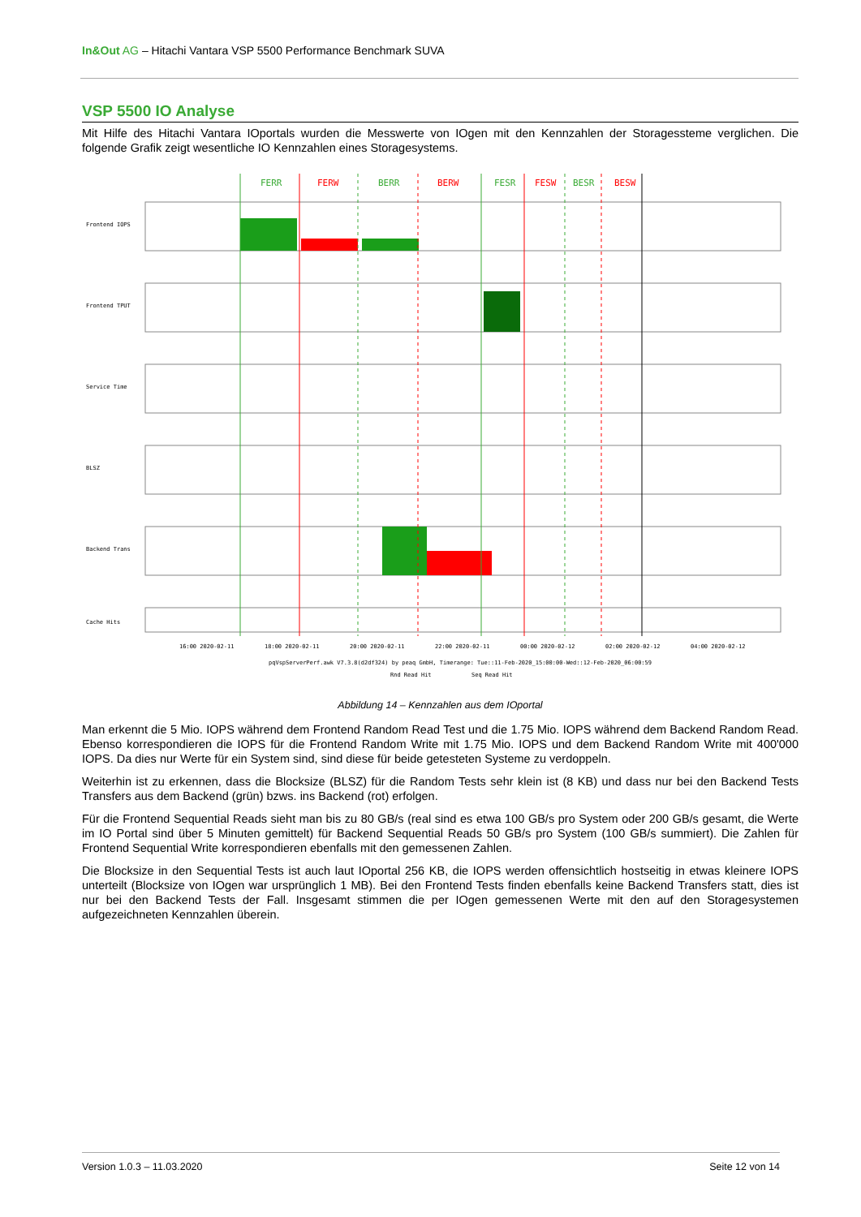In&Out AG – Hitachi Vantara VSP 5500 Performance Benchmark SUVA
VSP 5500 IO Analyse
Mit Hilfe des Hitachi Vantara IOportals wurden die Messwerte von IOgen mit den Kennzahlen der Storagessteme verglichen. Die folgende Grafik zeigt wesentliche IO Kennzahlen eines Storagesystems.
FERR
FERW
BERR
BERW
FESR
FESW
BESR
BESW
Frontend IOPS
Frontend TPUT
Service Time
BLSZ
Backend Trans
Cache Hits
16:00 2020-02-11
18:00 2020-02-11
20:00 2020-02-11
22:00 2020-02-11
00:00 2020-02-12
02:00 2020-02-12
04:00 2020-02-12
pqVspServerPerf.awk V7.3.8(d2df324) by peaq GmbH, Timerange: Tue::11-Feb-2020_15:00:00-Wed::12-Feb-2020_06:00:59
Rnd Read Hit
Seq Read Hit
Abbildung 14 – Kennzahlen aus dem IOportal
Man erkennt die 5 Mio. IOPS während dem Frontend Random Read Test und die 1.75 Mio. IOPS während dem Backend Random Read. Ebenso korrespondieren die IOPS für die Frontend Random Write mit 1.75 Mio. IOPS und dem Backend Random Write mit 400'000 IOPS. Da dies nur Werte für ein System sind, sind diese für beide getesteten Systeme zu verdoppeln.
Weiterhin ist zu erkennen, dass die Blocksize (BLSZ) für die Random Tests sehr klein ist (8 KB) und dass nur bei den Backend Tests Transfers aus dem Backend (grün) bzws. ins Backend (rot) erfolgen.
Für die Frontend Sequential Reads sieht man bis zu 80 GB/s (real sind es etwa 100 GB/s pro System oder 200 GB/s gesamt, die Werte im IO Portal sind über 5 Minuten gemittelt) für Backend Sequential Reads 50 GB/s pro System (100 GB/s summiert). Die Zahlen für Frontend Sequential Write korrespondieren ebenfalls mit den gemessenen Zahlen.
Die Blocksize in den Sequential Tests ist auch laut IOportal 256 KB, die IOPS werden offensichtlich hostseitig in etwas kleinere IOPS unterteilt (Blocksize von IOgen war ursprünglich 1 MB). Bei den Frontend Tests finden ebenfalls keine Backend Transfers statt, dies ist nur bei den Backend Tests der Fall. Insgesamt stimmen die per IOgen gemessenen Werte mit den auf den Storagesystemen aufgezeichneten Kennzahlen überein.
Version 1.0.3 – 11.03.2020 Seite 12 von 14